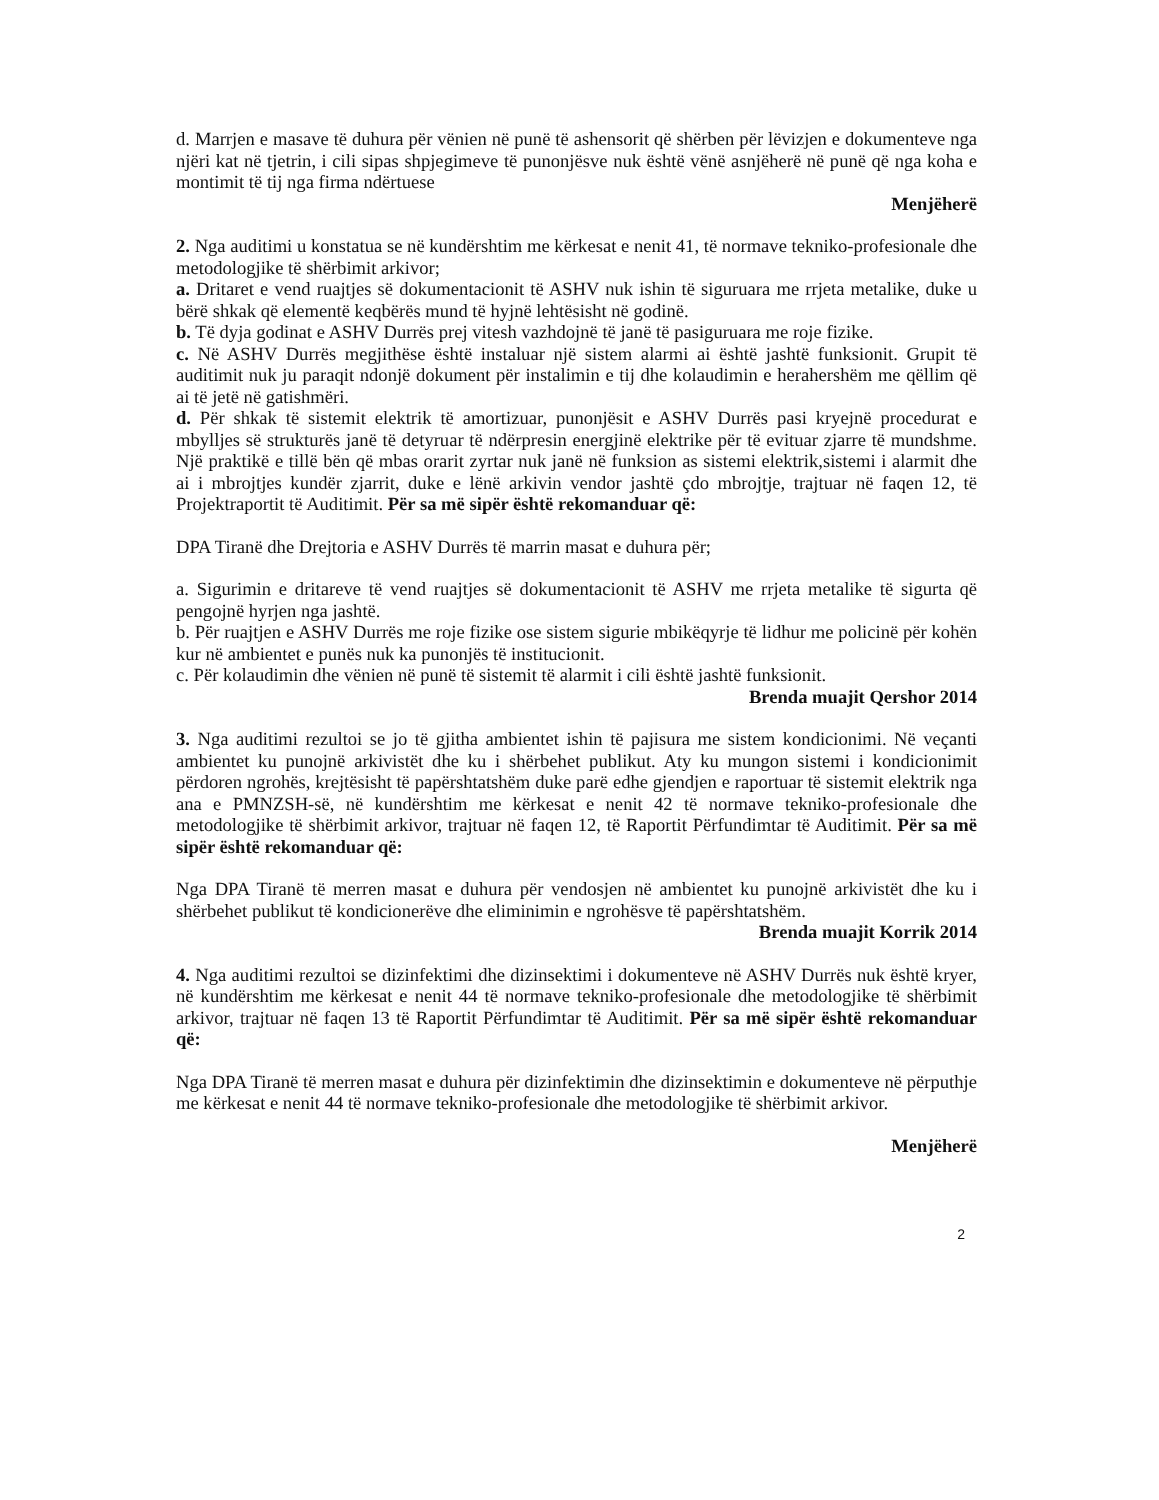d. Marrjen e masave të duhura për vënien në punë të ashensorit që shërben për lëvizjen e dokumenteve nga njëri kat në tjetrin, i cili sipas shpjegimeve të punonjësve nuk është vënë asnjëherë në punë që nga koha e montimit të tij nga firma ndërtuese
Menjëherë
2. Nga auditimi u konstatua se në kundërshtim me kërkesat e nenit 41, të normave tekniko-profesionale dhe metodologjike të shërbimit arkivor;
a. Dritaret e vend ruajtjes së dokumentacionit të ASHV nuk ishin të siguruara me rrjeta metalike, duke u bërë shkak që elementë keqbërës mund të hyjnë lehtësisht në godinë.
b. Të dyja godinat e ASHV Durrës prej vitesh vazhdojnë të janë të pasiguruara me roje fizike.
c. Në ASHV Durrës megjithëse është instaluar një sistem alarmi ai është jashtë funksionit. Grupit të auditimit nuk ju paraqit ndonjë dokument për instalimin e tij dhe kolaudimin e herahershëm me qëllim që ai të jetë në gatishmëri.
d. Për shkak të sistemit elektrik të amortizuar, punonjësit e ASHV Durrës pasi kryejnë procedurat e mbylljes së strukturës janë të detyruar të ndërpresin energjinë elektrike për të evituar zjarre të mundshme. Një praktikë e tillë bën që mbas orarit zyrtar nuk janë në funksion as sistemi elektrik,sistemi i alarmit dhe ai i mbrojtjes kundër zjarrit, duke e lënë arkivin vendor jashtë çdo mbrojtje, trajtuar në faqen 12, të Projektraportit të Auditimit. Për sa më sipër është rekomanduar që:
DPA Tiranë dhe Drejtoria e ASHV Durrës të marrin masat e duhura për;
a. Sigurimin e dritareve të vend ruajtjes së dokumentacionit të ASHV me rrjeta metalike të sigurta që pengojnë hyrjen nga jashtë.
b. Për ruajtjen e ASHV Durrës me roje fizike ose sistem sigurie mbikëqyrje të lidhur me policinë për kohën kur në ambientet e punës nuk ka punonjës të institucionit.
c. Për kolaudimin dhe vënien në punë të sistemit të alarmit i cili është jashtë funksionit.
Brenda muajit Qershor 2014
3. Nga auditimi rezultoi se jo të gjitha ambientet ishin të pajisura me sistem kondicionimi. Në veçanti ambientet ku punojnë arkivistët dhe ku i shërbehet publikut. Aty ku mungon sistemi i kondicionimit përdoren ngrohës, krejtësisht të papërshtatshëm duke parë edhe gjendjen e raportuar të sistemit elektrik nga ana e PMNZSH-së, në kundërshtim me kërkesat e nenit 42 të normave tekniko-profesionale dhe metodologjike të shërbimit arkivor, trajtuar në faqen 12, të Raportit Përfundimtar të Auditimit. Për sa më sipër është rekomanduar që:
Nga DPA Tiranë të merren masat e duhura për vendosjen në ambientet ku punojnë arkivistët dhe ku i shërbehet publikut të kondicionerëve dhe eliminimin e ngrohësve të papërshtatshëm.
Brenda muajit Korrik 2014
4. Nga auditimi rezultoi se dizinfektimi dhe dizinsektimi i dokumenteve në ASHV Durrës nuk është kryer, në kundërshtim me kërkesat e nenit 44 të normave tekniko-profesionale dhe metodologjike të shërbimit arkivor, trajtuar në faqen 13 të Raportit Përfundimtar të Auditimit. Për sa më sipër është rekomanduar që:
Nga DPA Tiranë të merren masat e duhura për dizinfektimin dhe dizinsektimin e dokumenteve në përputhje me kërkesat e nenit 44 të normave tekniko-profesionale dhe metodologjike të shërbimit arkivor.
Menjëherë
2